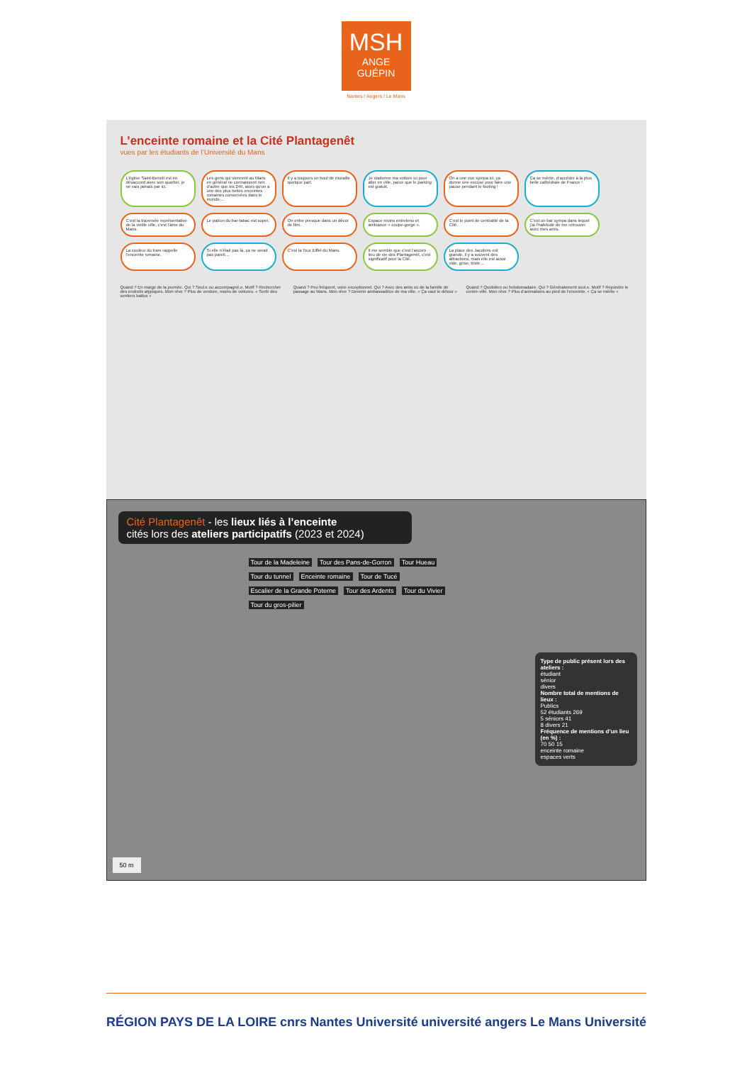MSH
ANGE
GUÉPIN
Nantes / Angers / Le Mans
L’enceinte romaine et la Cité Plantagenêt
vues par les étudiants de l’Université du Mans
L’église Saint-Benoît est en désaccord avec son quartier, je ne vais jamais par ici. Les gens qui viennent au Mans en général ne connaissent rien d’autre que les 24h, alors qu’on a une des plus belles enceintes romaines conservées dans le monde… Il y a toujours un bout de muraille quelque part. Je stationne ma voiture ici pour aller en ville, parce que le parking est gratuit. On a une vue sympa ici, ça donne une excuse pour faire une pause pendant le footing ! Ça se mérite, d’accéder à la plus belle cathédrale de France ! C’est la traversée représentative de la vieille ville, c’est l’âme du Mans. Le patron du bar-tabac est super. On entre presque dans un décor de film. Espace moins entretenu et ambiance « coupe-gorge ». C’est le point de centralité de la Cité. C’est un bar sympa dans lequel j’ai l’habitude de me retrouver avec mes amis. La couleur du tram rappelle l’enceinte romaine. Si elle n’était pas là, ça ne serait pas pareil… C’est la Tour Eiffel du Mans. Il me semble que c’est l’ancien lieu de vie des Plantagenêt, c’est significatif pour la Cité. La place des Jacobins est grande, il y a souvent des attractions, mais elle est aussi vide, grise, triste…
Quand ? En marge de la journée. Qui ? Seul.e ou accompagné.e. Motif ? Rechercher des endroits atypiques. Mon rêve ? Plus de verdure, moins de voitures. « Sortir des sentiers battus »
Quand ? Peu fréquent, voire exceptionnel. Qui ? Avec des amis ou de la famille de passage au Mans. Mon rêve ? Devenir ambassadrice de ma ville. « Ça vaut le détour »
Quand ? Quotidien ou hebdomadaire. Qui ? Généralement seul.e. Motif ? Rejoindre le centre-ville. Mon rêve ? Plus d’animations au pied de l’enceinte. « Ça se mérite »
Cité Plantagenêt - les lieux liés à l’enceinte
cités lors des ateliers participatifs (2023 et 2024)
Tour de la Madeleine Tour des Pans-de-Gorron Tour Hueau Tour du tunnel Enceinte romaine Tour de Tucé Escalier de la Grande Poterne Tour des Ardents Tour du Vivier Tour du gros-pilier
Type de public présent lors des ateliers :
étudiant
sénior
divers
Nombre total de mentions de lieux :
Publics
52 étudiants 269
5 séniors 41
8 divers 21
Fréquence de mentions d’un lieu (en %) :
70 50 15
enceinte romaine
espaces verts
50 m
RÉGION PAYS DE LA LOIRE cnrs Nantes Université université angers Le Mans Université